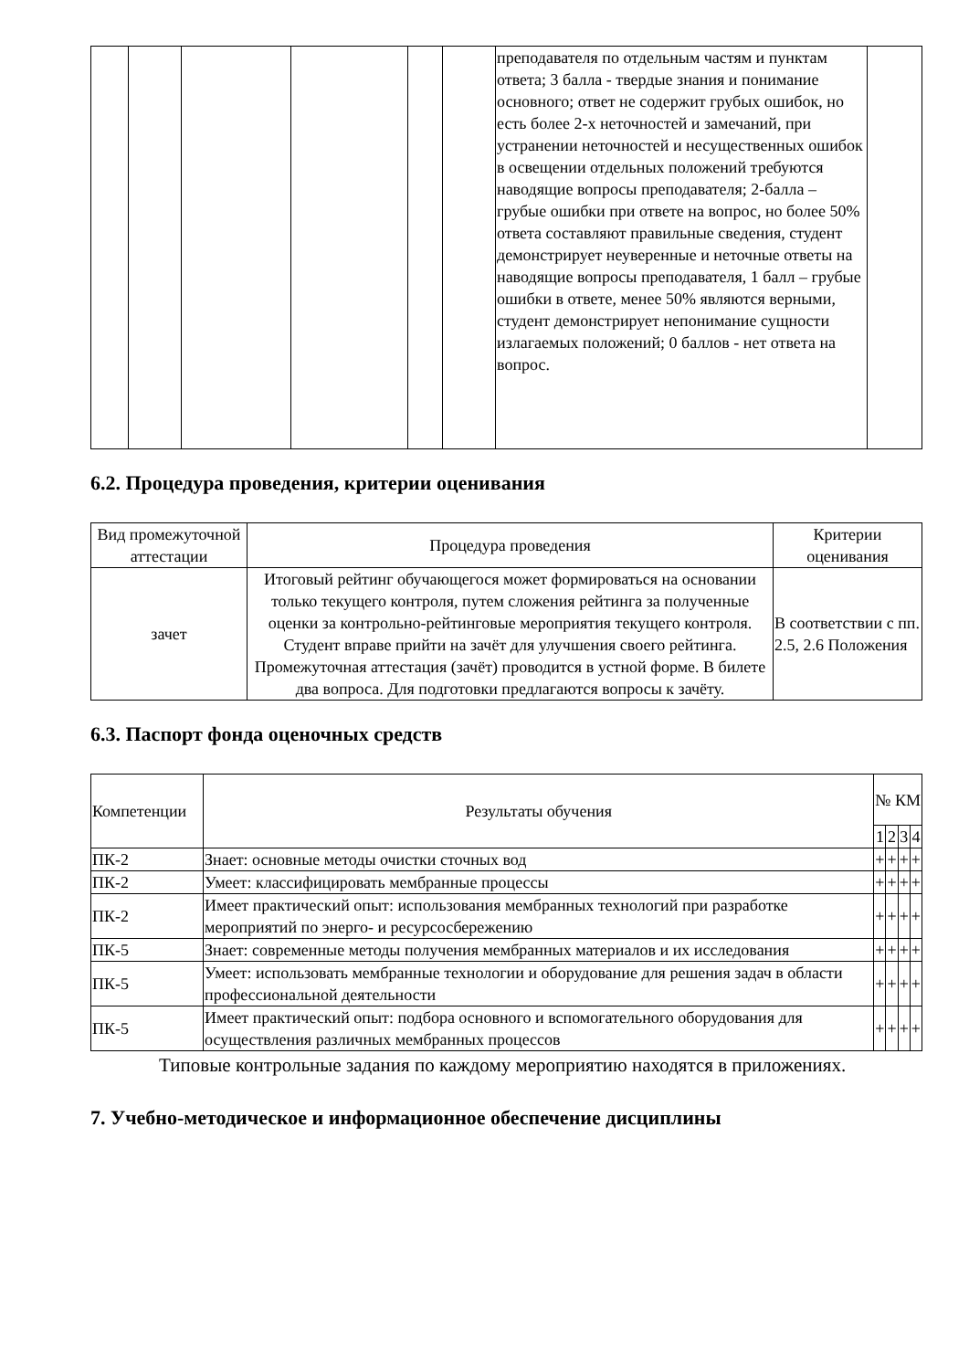| | | | | | | преподавателя по отдельным частям и пунктам ответа; 3 балла - твердые знания и понимание основного; ответ не содержит грубых ошибок, но есть более 2-х неточностей и замечаний, при устранении неточностей и несущественных ошибок в освещении отдельных положений требуются наводящие вопросы преподавателя; 2-балла –грубые ошибки при ответе на вопрос, но более 50% ответа составляют правильные сведения, студент демонстрирует неуверенные и неточные ответы на наводящие вопросы преподавателя, 1 балл – грубые ошибки в ответе, менее 50% являются верными, студент демонстрирует непонимание сущности излагаемых положений; 0 баллов - нет ответа на вопрос. | |
6.2. Процедура проведения, критерии оценивания
| Вид промежуточной аттестации | Процедура проведения | Критерии оценивания |
| --- | --- | --- |
| зачет | Итоговый рейтинг обучающегося может формироваться на основании только текущего контроля, путем сложения рейтинга за полученные оценки за контрольно-рейтинговые мероприятия текущего контроля. Студент вправе прийти на зачёт для улучшения своего рейтинга. Промежуточная аттестация (зачёт) проводится в устной форме. В билете два вопроса. Для подготовки предлагаются вопросы к зачёту. | В соответствии с пп. 2.5, 2.6 Положения |
6.3. Паспорт фонда оценочных средств
| Компетенции | Результаты обучения | № КМ | | | |
| --- | --- | --- | --- | --- | --- |
| | | 1 | 2 | 3 | 4 |
| ПК-2 | Знает: основные методы очистки сточных вод | + | + | + | + |
| ПК-2 | Умеет: классифицировать мембранные процессы | + | + | + | + |
| ПК-2 | Имеет практический опыт: использования мембранных технологий при разработке мероприятий по энерго- и ресурсосбережению | + | + | + | + |
| ПК-5 | Знает: современные методы получения мембранных материалов и их исследования | + | + | + | + |
| ПК-5 | Умеет: использовать мембранные технологии и оборудование для решения задач в области профессиональной деятельности | + | + | + | + |
| ПК-5 | Имеет практический опыт: подбора основного и вспомогательного оборудования для осуществления различных мембранных процессов | + | + | + | + |
Типовые контрольные задания по каждому мероприятию находятся в приложениях.
7. Учебно-методическое и информационное обеспечение дисциплины